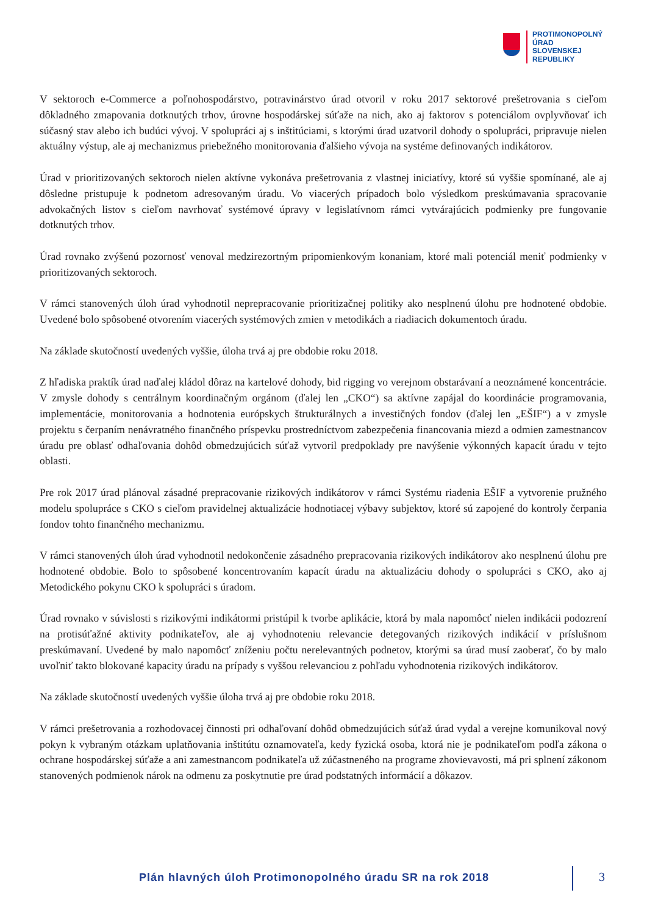PROTIMONOPOLNÝ
ÚRAD
SLOVENSKEJ
REPUBLIKY
V sektoroch e-Commerce a poľnohospodárstvo, potravinárstvo úrad otvoril v roku 2017 sektorové prešetrovania s cieľom dôkladného zmapovania dotknutých trhov, úrovne hospodárskej súťaže na nich, ako aj faktorov s potenciálom ovplyvňovať ich súčasný stav alebo ich budúci vývoj. V spolupráci aj s inštitúciami, s ktorými úrad uzatvoril dohody o spolupráci, pripravuje nielen aktuálny výstup, ale aj mechanizmus priebežného monitorovania ďalšieho vývoja na systéme definovaných indikátorov.
Úrad v prioritizovaných sektoroch nielen aktívne vykonáva prešetrovania z vlastnej iniciatívy, ktoré sú vyššie spomínané, ale aj dôsledne pristupuje k podnetom adresovaným úradu. Vo viacerých prípadoch bolo výsledkom preskúmavania spracovanie advokačných listov s cieľom navrhovať systémové úpravy v legislatívnom rámci vytvárajúcich podmienky pre fungovanie dotknutých trhov.
Úrad rovnako zvýšenú pozornosť venoval medzirezortným pripomienkovým konaniam, ktoré mali potenciál meniť podmienky v prioritizovaných sektoroch.
V rámci stanovených úloh úrad vyhodnotil neprepracovanie prioritizačnej politiky ako nesplnenú úlohu pre hodnotené obdobie. Uvedené bolo spôsobené otvorením viacerých systémových zmien v metodikách a riadiacich dokumentoch úradu.
Na základe skutočností uvedených vyššie, úloha trvá aj pre obdobie roku 2018.
Z hľadiska praktík úrad naďalej kládol dôraz na kartelové dohody, bid rigging vo verejnom obstarávaní a neoznámené koncentrácie. V zmysle dohody s centrálnym koordinačným orgánom (ďalej len „CKO“) sa aktívne zapájal do koordinácie programovania, implementácie, monitorovania a hodnotenia európskych štrukturálnych a investičných fondov (ďalej len „EŠIF“) a v zmysle projektu s čerpaním nenávratného finančného príspevku prostredníctvom zabezpečenia financovania miezd a odmien zamestnancov úradu pre oblasť odhaľovania dohôd obmedzujúcich súťaž vytvoril predpoklady pre navýšenie výkonných kapacít úradu v tejto oblasti.
Pre rok 2017 úrad plánoval zásadné prepracovanie rizikových indikátorov v rámci Systému riadenia EŠIF a vytvorenie pružného modelu spolupráce s CKO s cieľom pravidelnej aktualizácie hodnotiacej výbavy subjektov, ktoré sú zapojené do kontroly čerpania fondov tohto finančného mechanizmu.
V rámci stanovených úloh úrad vyhodnotil nedokončenie zásadného prepracovania rizikových indikátorov ako nesplnenú úlohu pre hodnotené obdobie. Bolo to spôsobené koncentrovaním kapacít úradu na aktualizáciu dohody o spolupráci s CKO, ako aj Metodického pokynu CKO k spolupráci s úradom.
Úrad rovnako v súvislosti s rizikovými indikátormi pristúpil k tvorbe aplikácie, ktorá by mala napomôcť nielen indikácii podozrení na protisúťažné aktivity podnikateľov, ale aj vyhodnoteniu relevancie detegovaných rizikových indikácií v príslušnom preskúmavaní. Uvedené by malo napomôcť zníženiu počtu nerelevantných podnetov, ktorými sa úrad musí zaoberať, čo by malo uvoľniť takto blokované kapacity úradu na prípady s vyššou relevanciou z pohľadu vyhodnotenia rizikových indikátorov.
Na základe skutočností uvedených vyššie úloha trvá aj pre obdobie roku 2018.
V rámci prešetrovania a rozhodovacej činnosti pri odhaľovaní dohôd obmedzujúcich súťaž úrad vydal a verejne komunikoval nový pokyn k vybraným otázkam uplatňovania inštitútu oznamovateľa, kedy fyzická osoba, ktorá nie je podnikateľom podľa zákona o ochrane hospodárskej súťaže a ani zamestnancom podnikateľa už zúčastneného na programe zhovievavosti, má pri splnení zákonom stanovených podmienok nárok na odmenu za poskytnutie pre úrad podstatných informácií a dôkazov.
Plán hlavných úloh Protimonopolného úradu SR na rok 2018
3